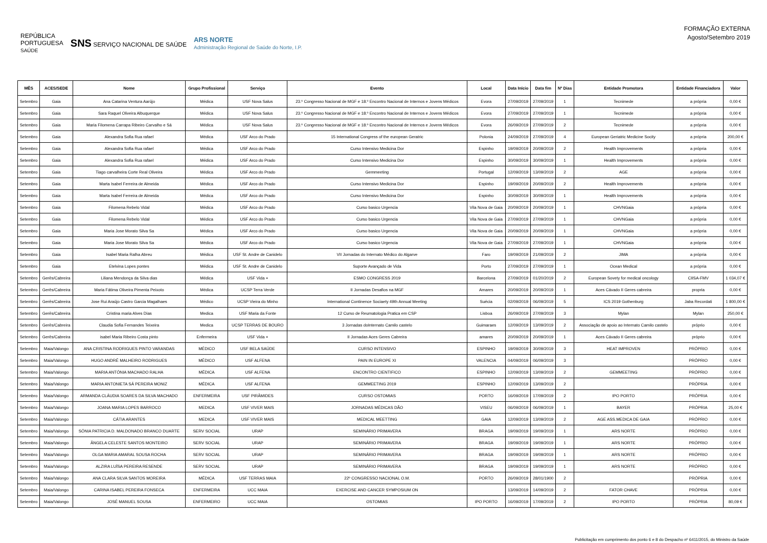REPÚBLICA
PORTUGUESA
SAÚDE SNS SERVIÇO NACIONAL DE SAÚDE ARS NORTE
Administração Regional de Saúde do Norte, I.P.
FORMAÇÃO EXTERNA
Agosto/Setembro 2019
| MÊS | ACES/SEDE | Nome | Grupo Profissional | Serviço | Evento | Local | Data Início | Data fim | Nº Dias | Entidade Promotora | Entidade Financiadora | Valor |
| --- | --- | --- | --- | --- | --- | --- | --- | --- | --- | --- | --- | --- |
| Setembro | Gaia | Ana Catarina Ventura Aarújo | Médica | USF Nova Salus | 23.º Congresso Nacional de MGF e 18.º Encontro Nacional de Internos e Jovens Médicos | Evora | 27/09/2019 | 27/09/2019 | 1 | Tecnimede | a própria | 0,00 € |
| Setembro | Gaia | Sara Raquel Oliveira Albuquerque | Médica | USF Nova Salus | 23.º Congresso Nacional de MGF e 18.º Encontro Nacional de Internos e Jovens Médicos | Evora | 27/09/2019 | 27/09/2019 | 1 | Tecnimede | a própria | 0,00 € |
| Setembro | Gaia | Maria Filomena Carrapa Ribeiro Carvalho e Sá | Médica | USF Nova Salus | 23.º Congresso Nacional de MGF e 18.º Encontro Nacional de Internos e Jovens Médicos | Evora | 26/09/2019 | 27/09/2019 | 2 | Tecnimede | a própria | 0,00 € |
| Setembro | Gaia | Alexandra Sofia Rua rafael | Médica | USF Arco do Prado | 15 International Congress of the european Geratric | Polonia | 24/09/2019 | 27/09/2019 | 4 | European Geriatric Medicine Socity | a própria | 200,00 € |
| Setembro | Gaia | Alexandra Sofia Rua rafael | Médica | USF Arco do Prado | Curso Intensivo Medicina Dor | Espinho | 19/09/2019 | 20/09/2019 | 2 | Health Improvements | a própria | 0,00 € |
| Setembro | Gaia | Alexandra Sofia Rua rafael | Médica | USF Arco do Prado | Curso Intensivo Medicina Dor | Espinho | 30/09/2019 | 30/09/2019 | 1 | Health Improvements | a própria | 0,00 € |
| Setembro | Gaia | Tiago carvalheira Corte Real Oliveira | Médica | USF Arco do Prado | Gemmeeting | Portugal | 12/09/2019 | 13/09/2019 | 2 | AGE | a própria | 0,00 € |
| Setembro | Gaia | Marta Isabel Ferreira de Almeida | Médica | USF Arco do Prado | Curso Intensivo Medicina Dor | Espinho | 19/09/2019 | 20/09/2019 | 2 | Health Improvements | a própria | 0,00 € |
| Setembro | Gaia | Marta Isabel Ferreira de Almeida | Médica | USF Arco do Prado | Curso Intensivo Medicina Dor | Espinho | 30/09/2019 | 30/09/2019 | 1 | Health Improvements | a própria | 0,00 € |
| Setembro | Gaia | Filomena Rebelo Vidal | Médica | USF Arco do Prado | Curso basico Urgencia | Vila Nova de Gaia | 20/09/2019 | 20/09/2019 | 1 | CHVNGaia | a própria | 0,00 € |
| Setembro | Gaia | Filomena Rebelo Vidal | Médica | USF Arco do Prado | Curso basico Urgencia | Vila Nova de Gaia | 27/09/2019 | 27/09/2019 | 1 | CHVNGaia | a própria | 0,00 € |
| Setembro | Gaia | Maria Jose Morato Silva Sa | Médica | USF Arco do Prado | Curso basico Urgencia | Vila Nova de Gaia | 20/09/2019 | 20/09/2019 | 1 | CHVNGaia | a própria | 0,00 € |
| Setembro | Gaia | Maria Jose Morato Silva Sa | Médica | USF Arco do Prado | Curso basico Urgencia | Vila Nova de Gaia | 27/09/2019 | 27/09/2019 | 1 | CHVNGaia | a própria | 0,00 € |
| Setembro | Gaia | Isabel Maria Ralha Abreu | Médica | USF St. Andre de Canidelo | VII Jornadas do Internato Médico do Algarve | Faro | 19/09/2019 | 21/09/2019 | 2 | JIMA | a própria | 0,00 € |
| Setembro | Gaia | Etelvina Lopes pontes | Médica | USF St. Andre de Canidelo | Suporte Avançado de Vida | Porto | 27/09/2019 | 27/09/2019 | 1 | Ocean Medical | a própria | 0,00 € |
| Setembro | Gerês/Cabreira | Liliana Mendonça da Silva dias | Médica | USF Vida + | ESMO CONGRESS 2019 | Barcelona | 27/09/2019 | 01/20/2019 | 2 | European Sovety for medical oncology | CIISA-FMV | 1 034,07 € |
| Setembro | Gerês/Cabreira | Maria Fátima Oliveira Pimenta Peixoto | Médica | UCSP Terra Verde | II Jornadas Desafios na MGF | Amares | 20/09/2019 | 20/09/2019 | 1 | Aces Cávado II Geres cabreira | propria | 0,00 € |
| Setembro | Gerês/Cabreira | Jose Rui Araújo Castro Garcia Magalhaes | Médico | UCSP Vieira do Minho | International Continence Sociaety 49th Annual Meeting | Suécia | 02/09/2019 | 06/09/2019 | 5 | ICS 2019 Gothenburg | Jaba Recordati | 1 800,00 € |
| Setembro | Gerês/Cabreira | Cristina maria Alves Dias | Medica | USF Maria da Fonte | 12 Curso de Reumatologia Pratica em CSP | Lisboa | 26/09/2019 | 27/09/2019 | 3 | Mylan | Mylan | 250,00 € |
| Setembro | Gerês/Cabreira | Claudia Sofia Fernandes Teixeira | Medica | UCSP TERRAS DE BOURO | 3 Jornadas doInternato Camilo castelo | Guimaraes | 12/09/2019 | 13/09/2019 | 2 | Associação de apoio ao Internato Camilo castelo | próprio | 0,00 € |
| Setembro | Gerês/Cabreira | isabel Maria Ribeiro Costa pinto | Enfermeira | USF Vida + | II Jornadas Aces Geres Cabreira | amares | 20/09/2019 | 20/09/2019 | 1 | Aces Cávado II Geres cabreira | próprio | 0,00 € |
| Setembro | Maia/Valongo | ANA CRISTINA RODRIGUES PINTO VARANDAS | MÉDICO | USF BELA SAÚDE | CURSO INTENSIVO | ESPINHO | 19/09/2019 | 30/09/2019 | 3 | HEAT IMPROVEN | PRÓPRIO | 0,00 € |
| Setembro | Maia/Valongo | HUGO ANDRÉ MALHEIRO RODRIGUES | MÉDICO | USF ALFENA | PAIN IN EUROPE XI | VALENCIA | 04/09/2019 | 06/09/2019 | 3 | | PRÓPRIO | 0,00 € |
| Setembro | Maia/Valongo | MARIA ANTÓNIA MACHADO RALHA | MÉDICA | USF ALFENA | ENCONTRO CIENTIFICO | ESPINHO | 12/09/2019 | 13/09/2019 | 2 | GEMMEETING | PRÓPRIO | 0,00 € |
| Setembro | Maia/Valongo | MARIA ANTONIETA SÁ PEREIRA MONIZ | MÉDICA | USF ALFENA | GEMMEETING 2019 | ESPINHO | 12/09/2019 | 13/09/2019 | 2 | | PRÓPRIA | 0,00 € |
| Setembro | Maia/Valongo | ARMANDA CLÁUDIA SOARES DA SILVA MACHADO | ENFERMEIRA | USF PIRÂMIDES | CURSO OSTOMIAS | PORTO | 16/09/2019 | 17/09/2019 | 2 | IPO PORTO | PRÓPRIA | 0,00 € |
| Setembro | Maia/Valongo | JOANA MARIA LOPES BARROCO | MEDICA | USF VIVER MAIS | JORNADAS MÉDICAS DÃO | VISEU | 06/09/2019 | 06/09/2019 | 1 | BAYER | PRÓPRIA | 25,00 € |
| Setembro | Maia/Valongo | CÁTIA ARANTES | MEDICA | USF VIVER MAIS | MEDICAL MEETTING | GAIA | 12/09/2019 | 13/09/2019 | 2 | AGE ASS.MEDICA DE GAIA | PRÓPRIO | 0,00 € |
| Setembro | Maia/Valongo | SÓNIA PATRICIA D. MALDONADO BRANCO DUARTE | SERV SOCIAL | URAP | SEMINÁRIO PRIMAVERA | BRAGA | 19/09/2019 | 19/09/2019 | 1 | ARS NORTE | PRÓPRIO | 0,00 € |
| Setembro | Maia/Valongo | ÂNGELA CELESTE SANTOS MONTEIRO | SERV SOCIAL | URAP | SEMINÁRIO PRIMAVERA | BRAGA | 19/09/2019 | 19/09/2019 | 1 | ARS NORTE | PRÓPRIO | 0,00 € |
| Setembro | Maia/Valongo | OLGA MARIA AMARAL SOUSA ROCHA | SERV SOCIAL | URAP | SEMINÁRIO PRIMAVERA | BRAGA | 19/09/2019 | 19/09/2019 | 1 | ARS NORTE | PRÓPRIO | 0,00 € |
| Setembro | Maia/Valongo | ALZIRA LUÍSA PEREIRA RESENDE | SERV SOCIAL | URAP | SEMINÁRIO PRIMAVERA | BRAGA | 19/09/2019 | 19/09/2019 | 1 | ARS NORTE | PRÓPRIO | 0,00 € |
| Setembro | Maia/Valongo | ANA CLARA SILVA SANTOS MOREIRA | MÉDICA | USF TERRAS MAIA | 22º CONGRESSO NACIONAL O.M. | PORTO | 26/09/2019 | 28/01/1900 | 2 | | PRÓPRIA | 0,00 € |
| Setembro | Maia/Valongo | CARINA ISABEL PEREIRA FONSECA | ENFERMEIRA | UCC MAIA | EXERCISE AND CANCER SYMPOSIUM ON | | 13/09/2019 | 14/09/2019 | 2 | FATOR CHAVE | PRÓPRIA | 0,00 € |
| Setembro | Maia/Valongo | JOSÉ MANUEL SOUSA | ENFERMEIRO | UCC MAIA | OSTOMIAS | IPO PORTO | 16/09/2019 | 17/09/2019 | 2 | IPO PORTO | PRÓPRIA | 80,09 € |
Publicitação em cumprimento dos ponto 6 e 8 do Despacho nº 6411/2015, do Ministro da Saúde